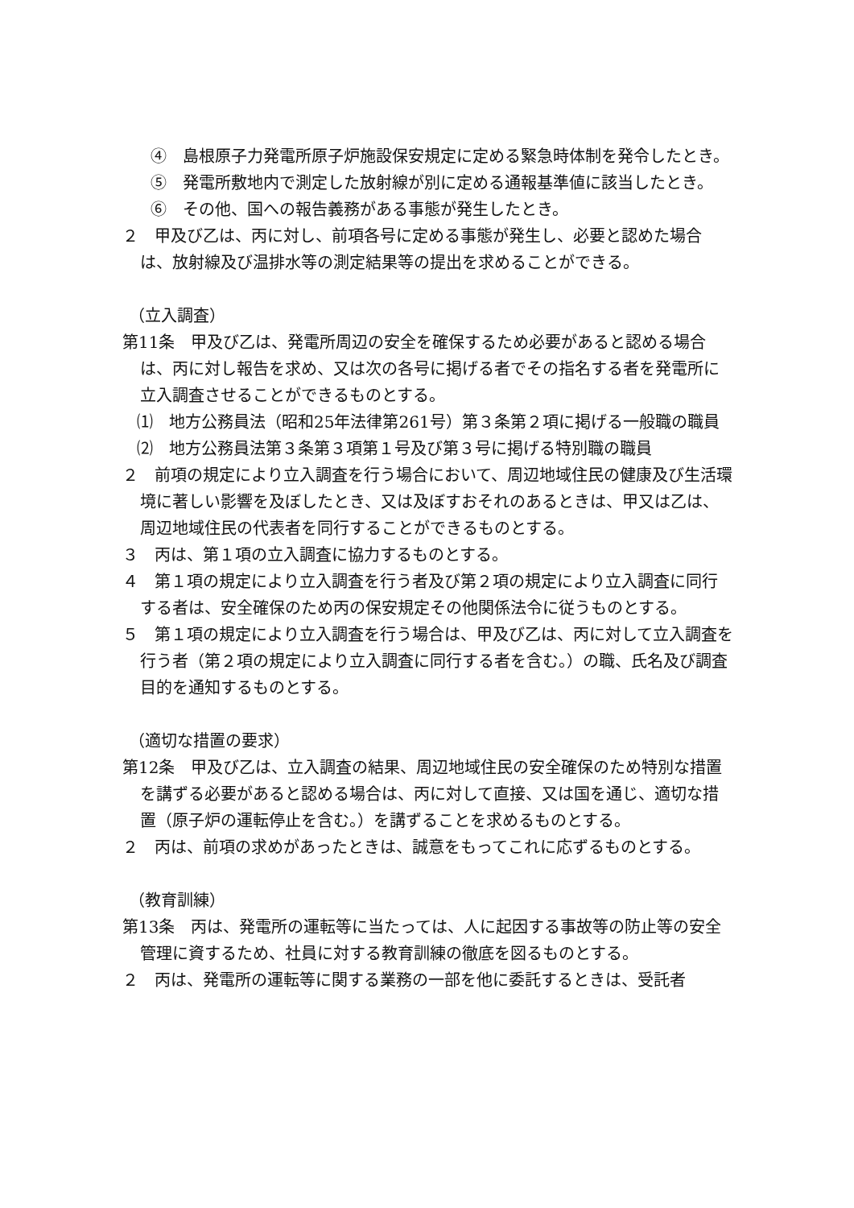④　島根原子力発電所原子炉施設保安規定に定める緊急時体制を発令したとき。
⑤　発電所敷地内で測定した放射線が別に定める通報基準値に該当したとき。
⑥　その他、国への報告義務がある事態が発生したとき。
２　甲及び乙は、丙に対し、前項各号に定める事態が発生し、必要と認めた場合は、放射線及び温排水等の測定結果等の提出を求めることができる。
（立入調査）
第11条　甲及び乙は、発電所周辺の安全を確保するため必要があると認める場合は、丙に対し報告を求め、又は次の各号に掲げる者でその指名する者を発電所に立入調査させることができるものとする。
⑴　地方公務員法（昭和25年法律第261号）第３条第２項に掲げる一般職の職員
⑵　地方公務員法第３条第３項第１号及び第３号に掲げる特別職の職員
２　前項の規定により立入調査を行う場合において、周辺地域住民の健康及び生活環境に著しい影響を及ぼしたとき、又は及ぼすおそれのあるときは、甲又は乙は、周辺地域住民の代表者を同行することができるものとする。
３　丙は、第１項の立入調査に協力するものとする。
４　第１項の規定により立入調査を行う者及び第２項の規定により立入調査に同行する者は、安全確保のため丙の保安規定その他関係法令に従うものとする。
５　第１項の規定により立入調査を行う場合は、甲及び乙は、丙に対して立入調査を行う者（第２項の規定により立入調査に同行する者を含む。）の職、氏名及び調査目的を通知するものとする。
（適切な措置の要求）
第12条　甲及び乙は、立入調査の結果、周辺地域住民の安全確保のため特別な措置を講ずる必要があると認める場合は、丙に対して直接、又は国を通じ、適切な措置（原子炉の運転停止を含む。）を講ずることを求めるものとする。
２　丙は、前項の求めがあったときは、誠意をもってこれに応ずるものとする。
（教育訓練）
第13条　丙は、発電所の運転等に当たっては、人に起因する事故等の防止等の安全管理に資するため、社員に対する教育訓練の徹底を図るものとする。
２　丙は、発電所の運転等に関する業務の一部を他に委託するときは、受託者